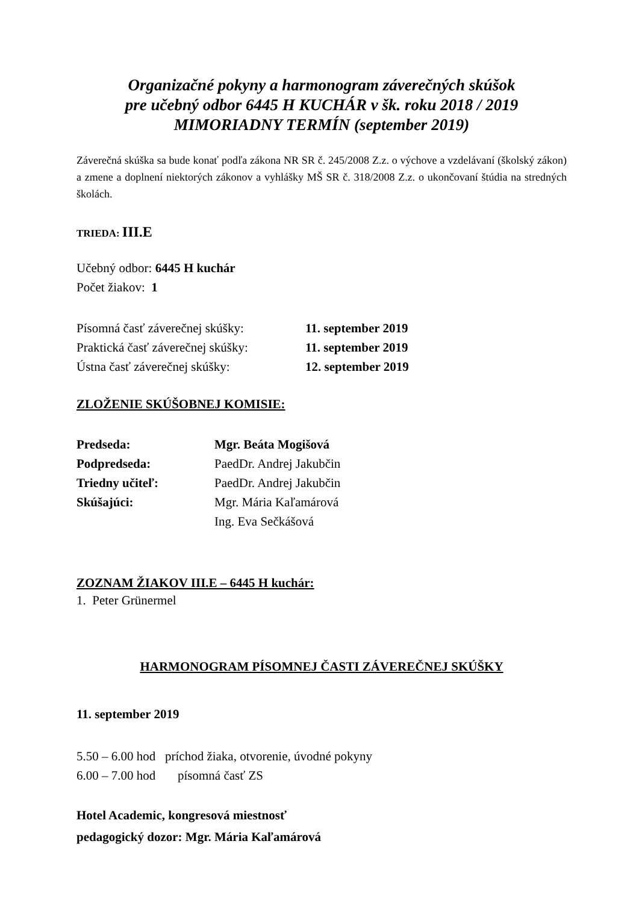Organizačné pokyny a harmonogram záverečných skúšok
pre učebný odbor 6445 H KUCHÁR v šk. roku 2018 / 2019
MIMORIADNY TERMÍN (september 2019)
Záverečná skúška sa bude konať podľa zákona NR SR č. 245/2008 Z.z. o výchove a vzdelávaní (školský zákon) a zmene a doplnení niektorých zákonov a vyhlášky MŠ SR č. 318/2008 Z.z. o ukončovaní štúdia na stredných školách.
TRIEDA: III.E
Učebný odbor: 6445 H kuchár
Počet žiakov: 1
| Písomná časť záverečnej skúšky: | 11. september 2019 |
| Praktická časť záverečnej skúšky: | 11. september 2019 |
| Ústna časť záverečnej skúšky: | 12. september 2019 |
ZLOŽENIE SKÚŠOBNEJ KOMISIE:
| Predseda: | Mgr. Beáta Mogišová |
| Podpredseda: | PaedDr. Andrej Jakubčin |
| Triedny učiteľ: | PaedDr. Andrej Jakubčin |
| Skúšajúci: | Mgr. Mária Kaľamárová |
| | Ing. Eva Sečkášová |
ZOZNAM ŽIAKOV III.E – 6445 H kuchár:
1. Peter Grünermel
HARMONOGRAM PÍSOMNEJ ČASTI ZÁVEREČNEJ SKÚŠKY
11. september 2019
5.50 – 6.00 hod príchod žiaka, otvorenie, úvodné pokyny
6.00 – 7.00 hod písomná časť ZS
Hotel Academic, kongresová miestnosť
pedagogický dozor: Mgr. Mária Kaľamárová